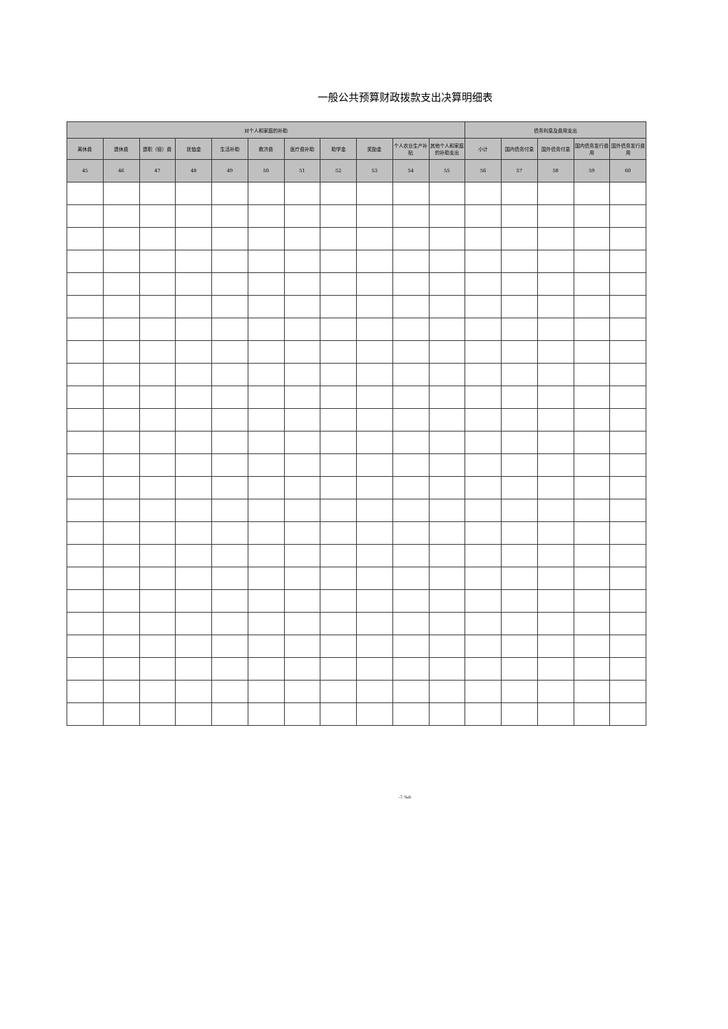一般公共预算财政拨款支出决算明细表
| 对个人和家庭的补助 | | | | | | | | | | | 债务利息及费用支出 | | | | |
| --- | --- | --- | --- | --- | --- | --- | --- | --- | --- | --- | --- | --- | --- | --- | --- |
| 离休费 | 退休费 | 退职（役）费 | 抚恤金 | 生活补助 | 救济费 | 医疗费补助 | 助学金 | 奖励金 | 个人农业生产补贴 | 其他个人和家庭的补助支出 | 小计 | 国内债务付息 | 国外债务付息 | 国内债务发行费用 | 国外债务发行费用 |
| 45 | 46 | 47 | 48 | 49 | 50 | 51 | 52 | 53 | 54 | 55 | 56 | 57 | 58 | 59 | 60 |
-7.%d-